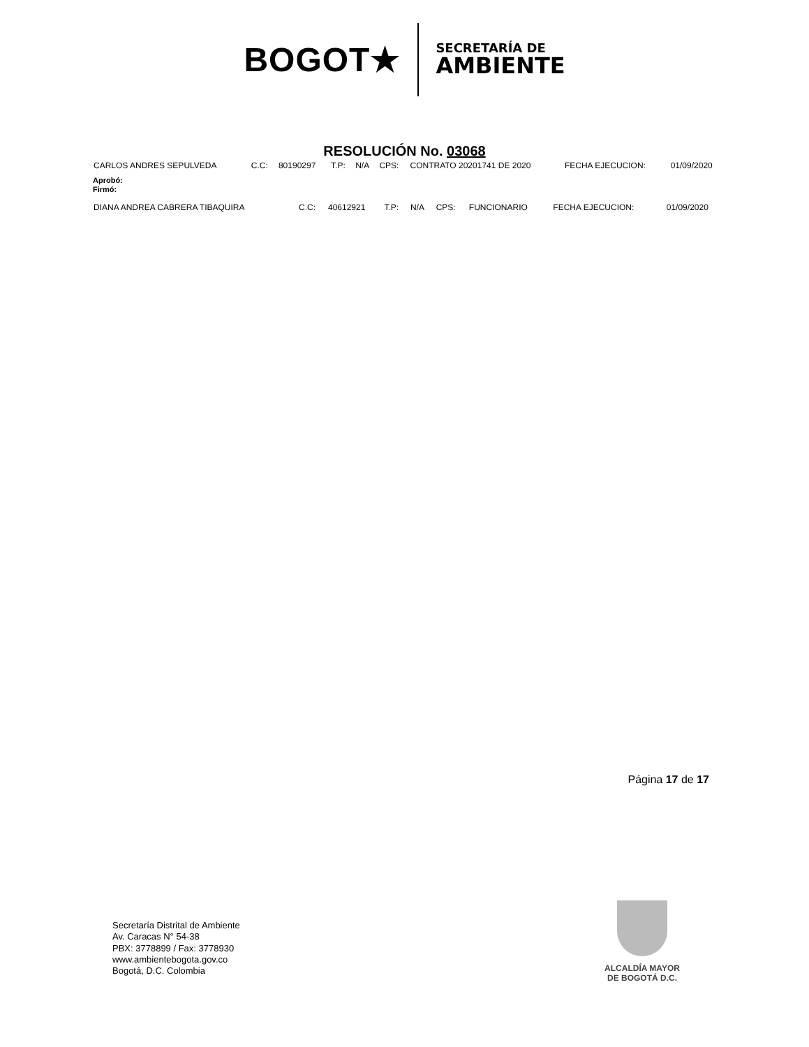BOGOT★
SECRETARÍA DE
AMBIENTE
RESOLUCIÓN No. 03068
| CARLOS ANDRES SEPULVEDA | C.C: | 80190297 | T.P: | N/A | CPS: | CONTRATO 20201741 DE 2020 | FECHA EJECUCION: | 01/09/2020 |
Aprobó:
Firmó:
| DIANA ANDREA CABRERA TIBAQUIRA | C.C: | 40612921 | T.P: | N/A | CPS: | FUNCIONARIO | FECHA EJECUCION: | 01/09/2020 |
Página 17 de 17
Secretaría Distrital de Ambiente
Av. Caracas N° 54-38
PBX: 3778899 / Fax: 3778930
www.ambientebogota.gov.co
Bogotá, D.C. Colombia
ALCALDÍA MAYOR
DE BOGOTÁ D.C.